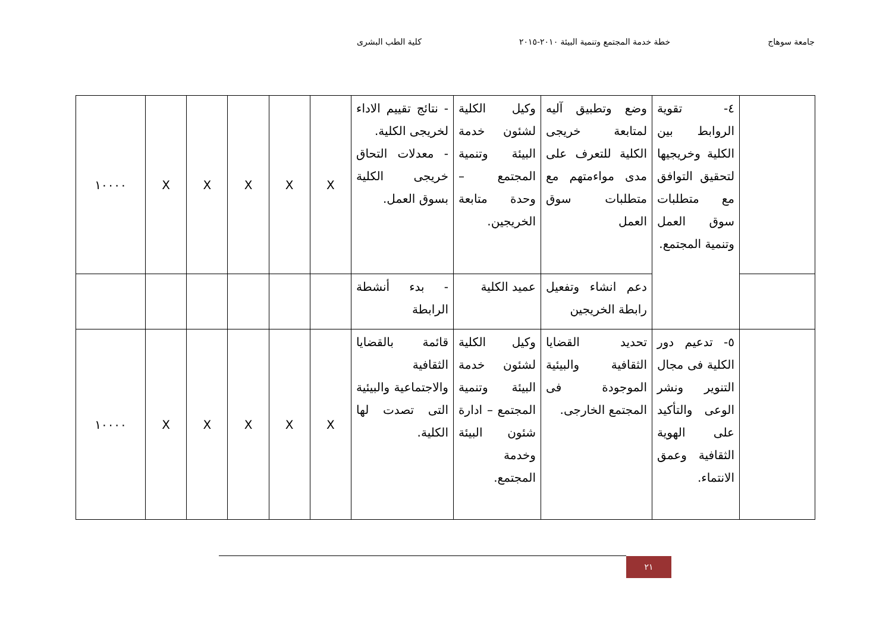جامعة سوهاج خطة خدمة المجتمع وتنمية البيئة ٢٠١٠-٢٠١٥ كلية الطب البشرى
| | ٤- تقوية الروابط بين الكلية وخريجيها لتحقيق التوافق مع متطلبات سوق العمل وتنمية المجتمع. | وضع وتطبيق آليه لمتابعة خريجى الكلية للتعرف على مدى مواءمتهم مع متطلبات سوق العمل | وكيل الكلية لشئون خدمة البيئة وتنمية المجتمع – وحدة متابعة الخريجين. | - نتائج تقييم الاداء لخريجى الكلية. - معدلات التحاق خريجى الكلية بسوق العمل. | X | X | X | X | X | ١٠٠٠٠ |
| | | دعم انشاء وتفعيل رابطة الخريجين | عميد الكلية | - بدء أنشطة الرابطة | | | | | | |
| | ٥- تدعيم دور الكلية فى مجال التنوير ونشر الوعى والتأكيد على الهوية الثقافية وعمق الانتماء. | تحديد القضايا الثقافية والبيئية الموجودة فى المجتمع الخارجى. | وكيل الكلية لشئون خدمة البيئة وتنمية المجتمع – ادارة شئون البيئة وخدمة المجتمع. | قائمة بالقضايا الثقافية والاجتماعية والبيئية التى تصدت لها الكلية. | X | X | X | X | X | ١٠٠٠٠ |
٢١